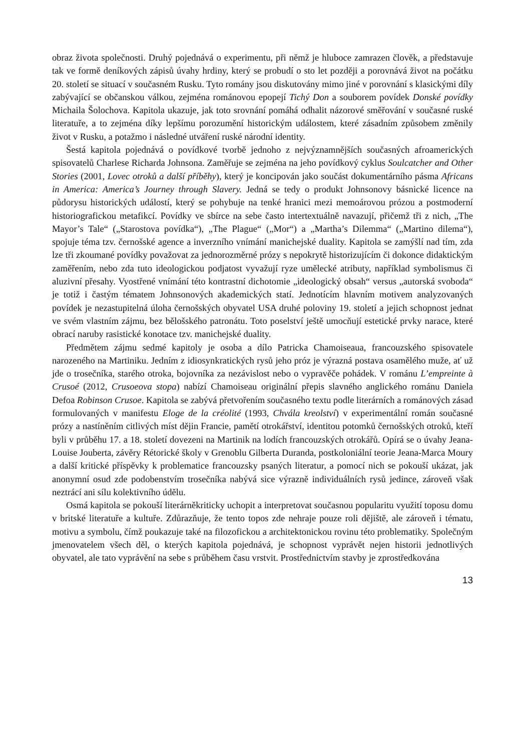obraz života společnosti. Druhý pojednává o experimentu, při němž je hluboce zamrazen člověk, a představuje tak ve formě deníkových zápisů úvahy hrdiny, který se probudí o sto let později a porovnává život na počátku 20. století se situací v současném Rusku. Tyto romány jsou diskutovány mimo jiné v porovnání s klasickými díly zabývající se občanskou válkou, zejména románovou epopejí Tichý Don a souborem povídek Donské povídky Michaila Šolochova. Kapitola ukazuje, jak toto srovnání pomáhá odhalit názorové směřování v současné ruské literatuře, a to zejména díky lepšímu porozumění historickým událostem, které zásadním způsobem změnily život v Rusku, a potažmo i následné utváření ruské národní identity.
Šestá kapitola pojednává o povídkové tvorbě jednoho z nejvýznamnějších současných afroamerických spisovatelů Charlese Richarda Johnsona. Zaměřuje se zejména na jeho povídkový cyklus Soulcatcher and Other Stories (2001, Lovec otroků a další příběhy), který je koncipován jako součást dokumentárního pásma Africans in America: America’s Journey through Slavery. Jedná se tedy o produkt Johnsonovy básnické licence na půdorysu historických událostí, který se pohybuje na tenké hranici mezi memoárovou prózou a postmoderní historiografickou metafikcí. Povídky ve sbírce na sebe často intertextuálně navazují, přičemž tři z nich, „The Mayor’s Tale“ („Starostova povídka“), „The Plague“ („Mor“) a „Martha’s Dilemma“ („Martino dilema“), spojuje téma tzv. černošské agence a inverzního vnímání manichejské duality. Kapitola se zamýšlí nad tím, zda lze tři zkoumané povídky považovat za jednorozměrné prózy s nepokrytě historizujícím či dokonce didaktickým zaměřením, nebo zda tuto ideologickou podjatost vyvažují ryze umělecké atributy, například symbolismus či aluzivní přesahy. Vyostřené vnímání této kontrastní dichotomie „ideologický obsah“ versus „autorská svoboda“ je totiž i častým tématem Johnsonových akademických statí. Jednotícím hlavním motivem analyzovaných povídek je nezastupitelná úloha černošských obyvatel USA druhé poloviny 19. století a jejich schopnost jednat ve svém vlastním zájmu, bez bělošského patronátu. Toto poselství ještě umocňují estetické prvky narace, které obrací naruby rasistické konotace tzv. manichejské duality.
Předmětem zájmu sedmé kapitoly je osoba a dílo Patricka Chamoiseaua, francouzského spisovatele narozeného na Martiniku. Jedním z idiosynkratických rysů jeho próz je výrazná postava osamělého muže, ať už jde o trosečníka, starého otroka, bojovníka za nezávislost nebo o vypravěče pohádek. V románu L’empreinte à Crusoé (2012, Crusoeova stopa) nabízí Chamoiseau originální přepis slavného anglického románu Daniela Defoa Robinson Crusoe. Kapitola se zabývá přetvořením současného textu podle literárních a románových zásad formulovaných v manifestu Eloge de la créolité (1993, Chvála kreolství) v experimentální román současné prózy a nastíněním citlivých míst dějin Francie, pamětí otrokářství, identitou potomků černošských otroků, kteří byli v průběhu 17. a 18. století dovezeni na Martinik na lodích francouzských otrokářů. Opírá se o úvahy Jeana-Louise Jouberta, závěry Rétorické školy v Grenoblu Gilberta Duranda, postkoloniální teorie Jeana-Marca Moury a další kritické příspěvky k problematice francouzsky psaných literatur, a pomocí nich se pokouší ukázat, jak anonymní osud zde podobenstvím trosečníka nabývá sice výrazně individuálních rysů jedince, zároveň však neztrácí ani sílu kolektivního údělu.
Osmá kapitola se pokouší literárněkriticky uchopit a interpretovat současnou popularitu využití toposu domu v britské literatuře a kultuře. Zdůrazňuje, že tento topos zde nehraje pouze roli dějiště, ale zároveň i tématu, motivu a symbolu, čímž poukazuje také na filozofickou a architektonickou rovinu této problematiky. Společným jmenovatelem všech děl, o kterých kapitola pojednává, je schopnost vyprávět nejen historii jednotlivých obyvatel, ale tato vyprávění na sebe s průběhem času vrstvit. Prostřednictvím stavby je zprostředkována
13